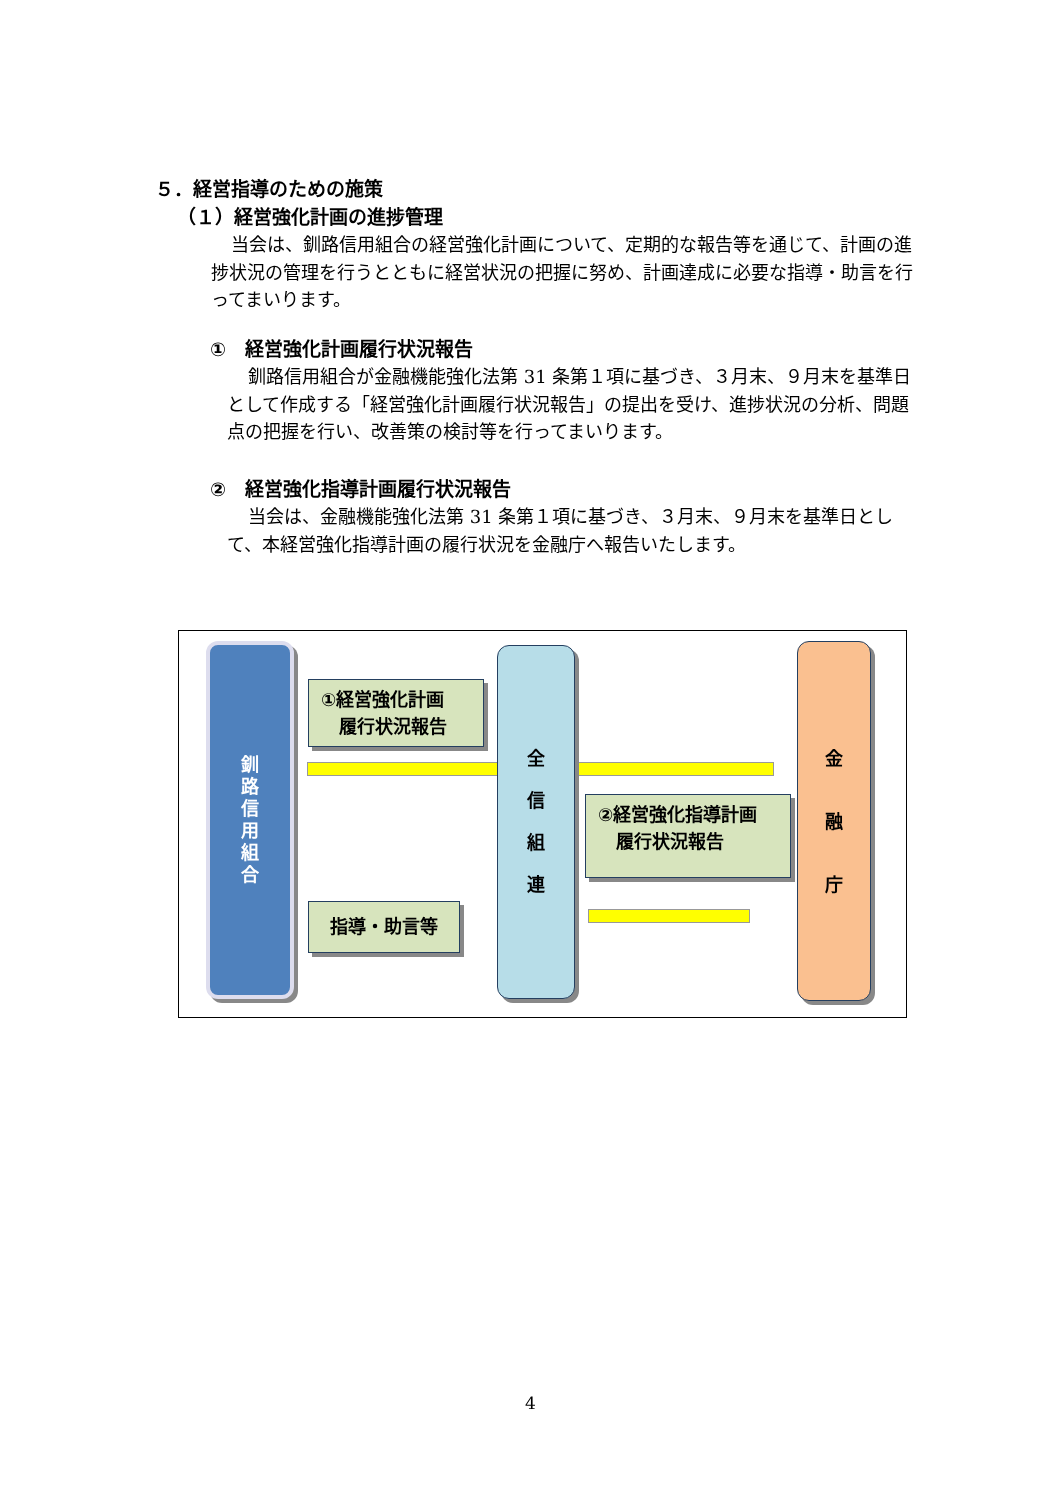５．経営指導のための施策
（１）経営強化計画の進捗管理
当会は、釧路信用組合の経営強化計画について、定期的な報告等を通じて、計画の進捗状況の管理を行うとともに経営状況の把握に努め、計画達成に必要な指導・助言を行ってまいります。
①　経営強化計画履行状況報告
釧路信用組合が金融機能強化法第 31 条第１項に基づき、３月末、９月末を基準日として作成する「経営強化計画履行状況報告」の提出を受け、進捗状況の分析、問題点の把握を行い、改善策の検討等を行ってまいります。
②　経営強化指導計画履行状況報告
当会は、金融機能強化法第 31 条第１項に基づき、３月末、９月末を基準日として、本経営強化指導計画の履行状況を金融庁へ報告いたします。
釧
路
信
用
組
合
①経営強化計画
　履行状況報告
指導・助言等
全
信
組
連
②経営強化指導計画
　履行状況報告
金
融
庁
4